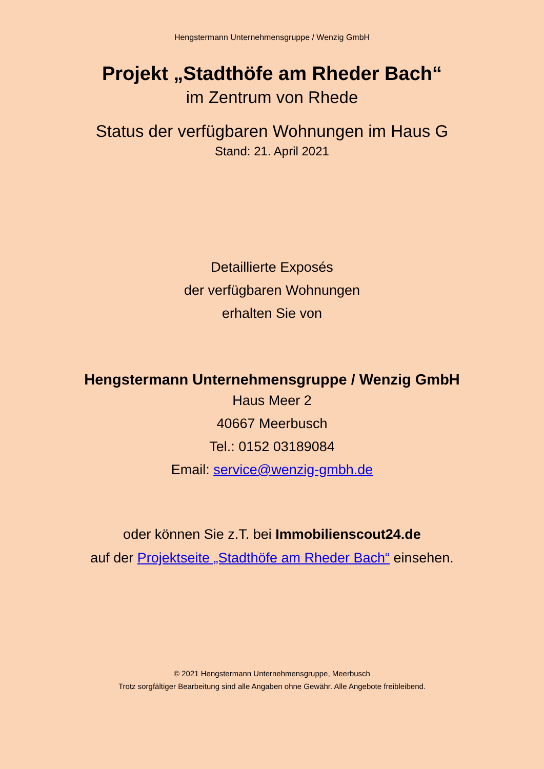Hengstermann Unternehmensgruppe / Wenzig GmbH
Projekt „Stadthöfe am Rheder Bach“
im Zentrum von Rhede
Status der verfügbaren Wohnungen im Haus G
Stand: 21. April 2021
Detaillierte Exposés
der verfügbaren Wohnungen
erhalten Sie von
Hengstermann Unternehmensgruppe / Wenzig GmbH
Haus Meer 2
40667 Meerbusch
Tel.: 0152 03189084
Email: service@wenzig-gmbh.de
oder können Sie z.T. bei Immobilienscout24.de
auf der Projektseite „Stadthöfe am Rheder Bach“ einsehen.
© 2021 Hengstermann Unternehmensgruppe, Meerbusch
Trotz sorgfältiger Bearbeitung sind alle Angaben ohne Gewähr. Alle Angebote freibleibend.